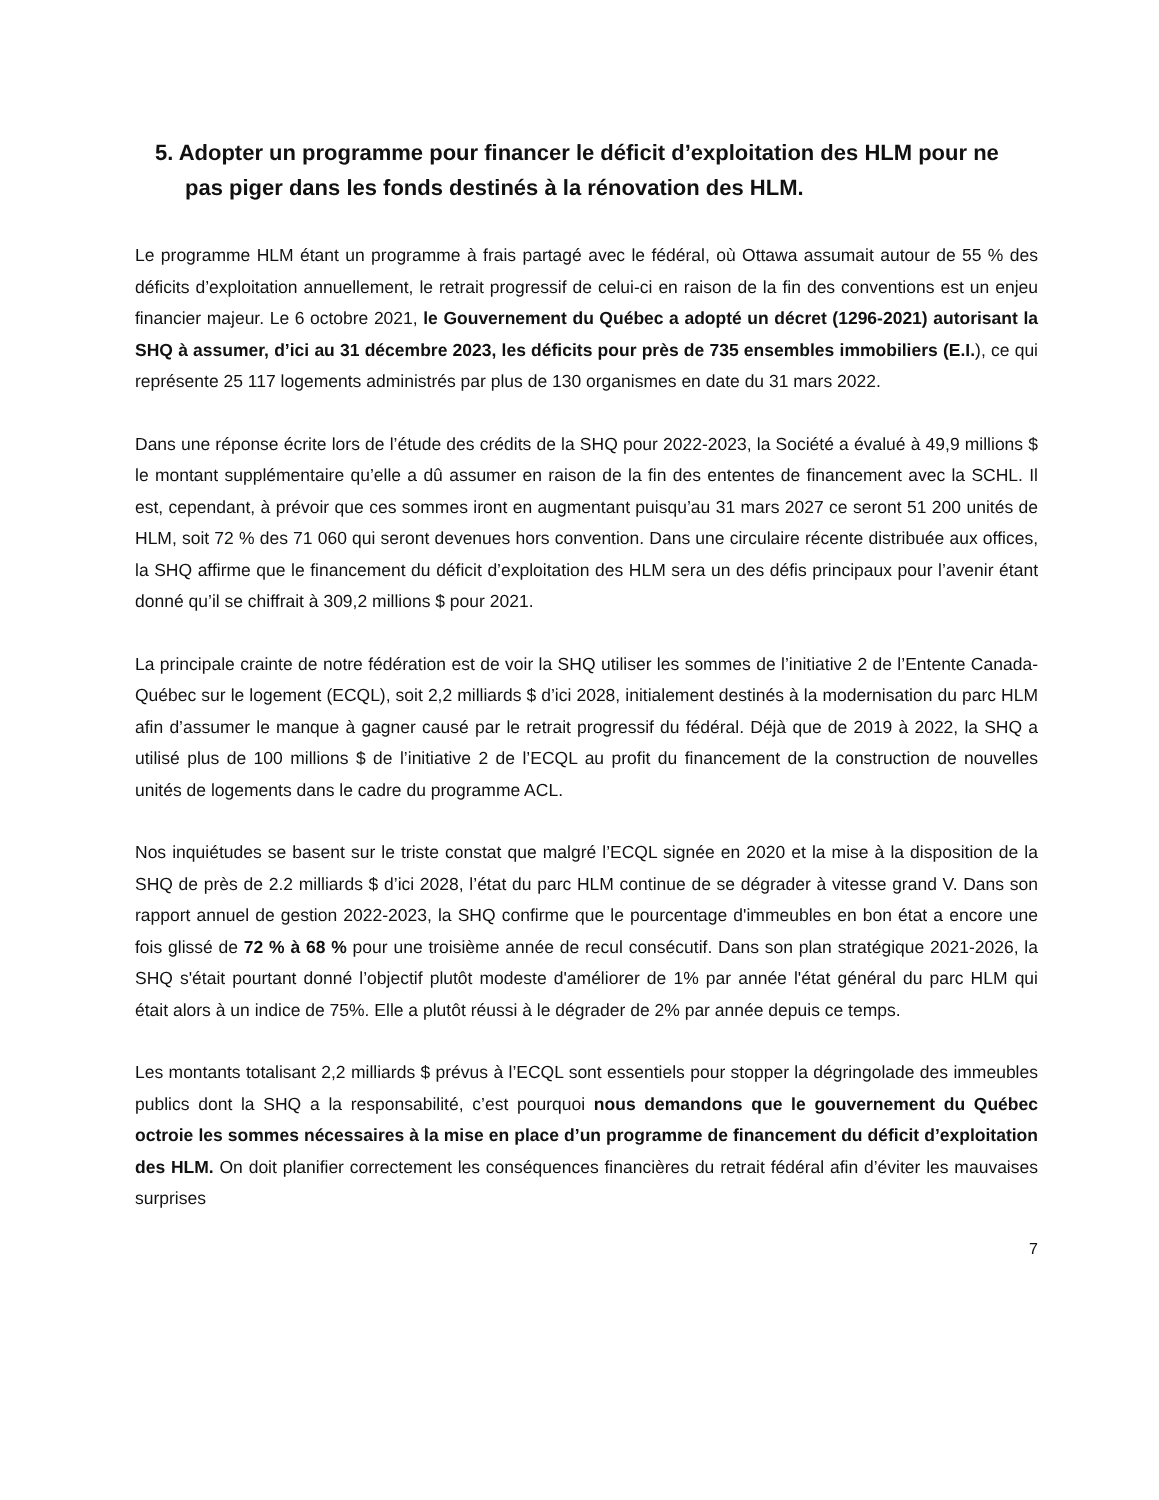5. Adopter un programme pour financer le déficit d’exploitation des HLM pour ne pas piger dans les fonds destinés à la rénovation des HLM.
Le programme HLM étant un programme à frais partagé avec le fédéral, où Ottawa assumait autour de 55 % des déficits d’exploitation annuellement, le retrait progressif de celui-ci en raison de la fin des conventions est un enjeu financier majeur. Le 6 octobre 2021, le Gouvernement du Québec a adopté un décret (1296-2021) autorisant la SHQ à assumer, d’ici au 31 décembre 2023, les déficits pour près de 735 ensembles immobiliers (E.I.), ce qui représente 25 117 logements administrés par plus de 130 organismes en date du 31 mars 2022.
Dans une réponse écrite lors de l’étude des crédits de la SHQ pour 2022-2023, la Société a évalué à 49,9 millions $ le montant supplémentaire qu’elle a dû assumer en raison de la fin des ententes de financement avec la SCHL. Il est, cependant, à prévoir que ces sommes iront en augmentant puisqu’au 31 mars 2027 ce seront 51 200 unités de HLM, soit 72 % des 71 060 qui seront devenues hors convention. Dans une circulaire récente distribuée aux offices, la SHQ affirme que le financement du déficit d’exploitation des HLM sera un des défis principaux pour l’avenir étant donné qu’il se chiffrait à 309,2 millions $ pour 2021.
La principale crainte de notre fédération est de voir la SHQ utiliser les sommes de l’initiative 2 de l’Entente Canada-Québec sur le logement (ECQL), soit 2,2 milliards $ d’ici 2028, initialement destinés à la modernisation du parc HLM afin d’assumer le manque à gagner causé par le retrait progressif du fédéral. Déjà que de 2019 à 2022, la SHQ a utilisé plus de 100 millions $ de l’initiative 2 de l’ECQL au profit du financement de la construction de nouvelles unités de logements dans le cadre du programme ACL.
Nos inquiétudes se basent sur le triste constat que malgré l’ECQL signée en 2020 et la mise à la disposition de la SHQ de près de 2.2 milliards $ d’ici 2028, l’état du parc HLM continue de se dégrader à vitesse grand V. Dans son rapport annuel de gestion 2022-2023, la SHQ confirme que le pourcentage d'immeubles en bon état a encore une fois glissé de 72 % à 68 % pour une troisième année de recul consécutif. Dans son plan stratégique 2021-2026, la SHQ s'était pourtant donné l’objectif plutôt modeste d'améliorer de 1% par année l'état général du parc HLM qui était alors à un indice de 75%. Elle a plutôt réussi à le dégrader de 2% par année depuis ce temps.
Les montants totalisant 2,2 milliards $ prévus à l’ECQL sont essentiels pour stopper la dégringolade des immeubles publics dont la SHQ a la responsabilité, c’est pourquoi nous demandons que le gouvernement du Québec octroie les sommes nécessaires à la mise en place d’un programme de financement du déficit d’exploitation des HLM. On doit planifier correctement les conséquences financières du retrait fédéral afin d’éviter les mauvaises surprises
7